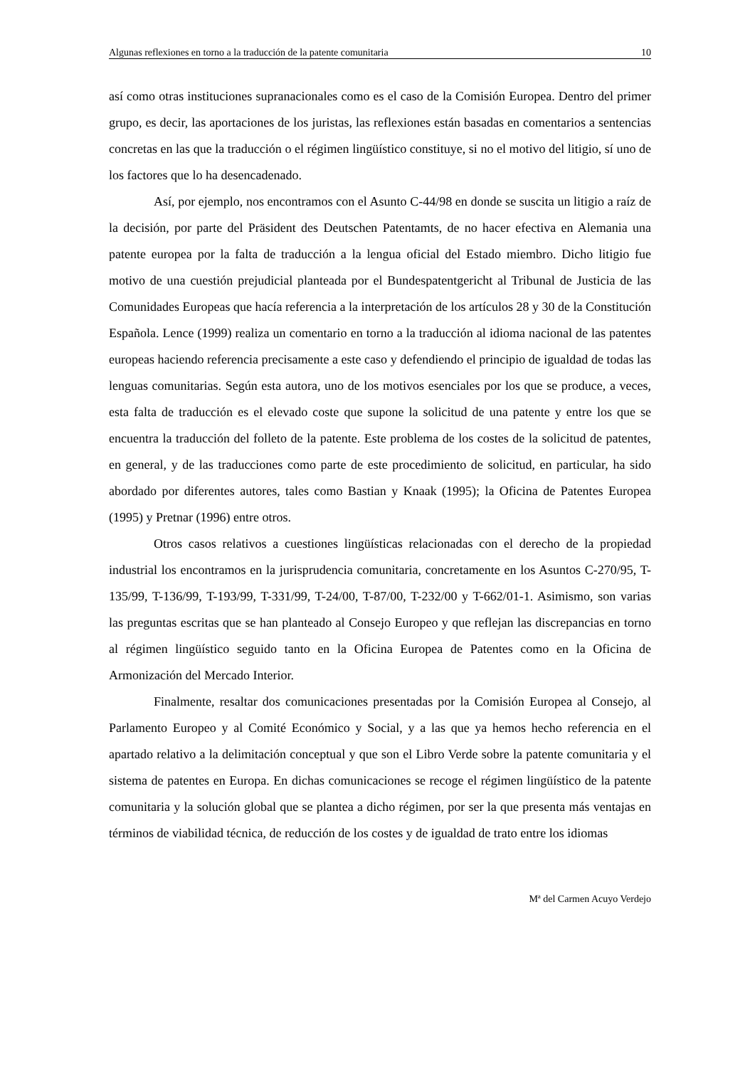Algunas reflexiones en torno a la traducción de la patente comunitaria 10
así como otras instituciones supranacionales como es el caso de la Comisión Europea. Dentro del primer grupo, es decir, las aportaciones de los juristas, las reflexiones están basadas en comentarios a sentencias concretas en las que la traducción o el régimen lingüístico constituye, si no el motivo del litigio, sí uno de los factores que lo ha desencadenado.
Así, por ejemplo, nos encontramos con el Asunto C-44/98 en donde se suscita un litigio a raíz de la decisión, por parte del Präsident des Deutschen Patentamts, de no hacer efectiva en Alemania una patente europea por la falta de traducción a la lengua oficial del Estado miembro. Dicho litigio fue motivo de una cuestión prejudicial planteada por el Bundespatentgericht al Tribunal de Justicia de las Comunidades Europeas que hacía referencia a la interpretación de los artículos 28 y 30 de la Constitución Española. Lence (1999) realiza un comentario en torno a la traducción al idioma nacional de las patentes europeas haciendo referencia precisamente a este caso y defendiendo el principio de igualdad de todas las lenguas comunitarias. Según esta autora, uno de los motivos esenciales por los que se produce, a veces, esta falta de traducción es el elevado coste que supone la solicitud de una patente y entre los que se encuentra la traducción del folleto de la patente. Este problema de los costes de la solicitud de patentes, en general, y de las traducciones como parte de este procedimiento de solicitud, en particular, ha sido abordado por diferentes autores, tales como Bastian y Knaak (1995); la Oficina de Patentes Europea (1995) y Pretnar (1996) entre otros.
Otros casos relativos a cuestiones lingüísticas relacionadas con el derecho de la propiedad industrial los encontramos en la jurisprudencia comunitaria, concretamente en los Asuntos C-270/95, T-135/99, T-136/99, T-193/99, T-331/99, T-24/00, T-87/00, T-232/00 y T-662/01-1. Asimismo, son varias las preguntas escritas que se han planteado al Consejo Europeo y que reflejan las discrepancias en torno al régimen lingüístico seguido tanto en la Oficina Europea de Patentes como en la Oficina de Armonización del Mercado Interior.
Finalmente, resaltar dos comunicaciones presentadas por la Comisión Europea al Consejo, al Parlamento Europeo y al Comité Económico y Social, y a las que ya hemos hecho referencia en el apartado relativo a la delimitación conceptual y que son el Libro Verde sobre la patente comunitaria y el sistema de patentes en Europa. En dichas comunicaciones se recoge el régimen lingüístico de la patente comunitaria y la solución global que se plantea a dicho régimen, por ser la que presenta más ventajas en términos de viabilidad técnica, de reducción de los costes y de igualdad de trato entre los idiomas
Mª del Carmen Acuyo Verdejo